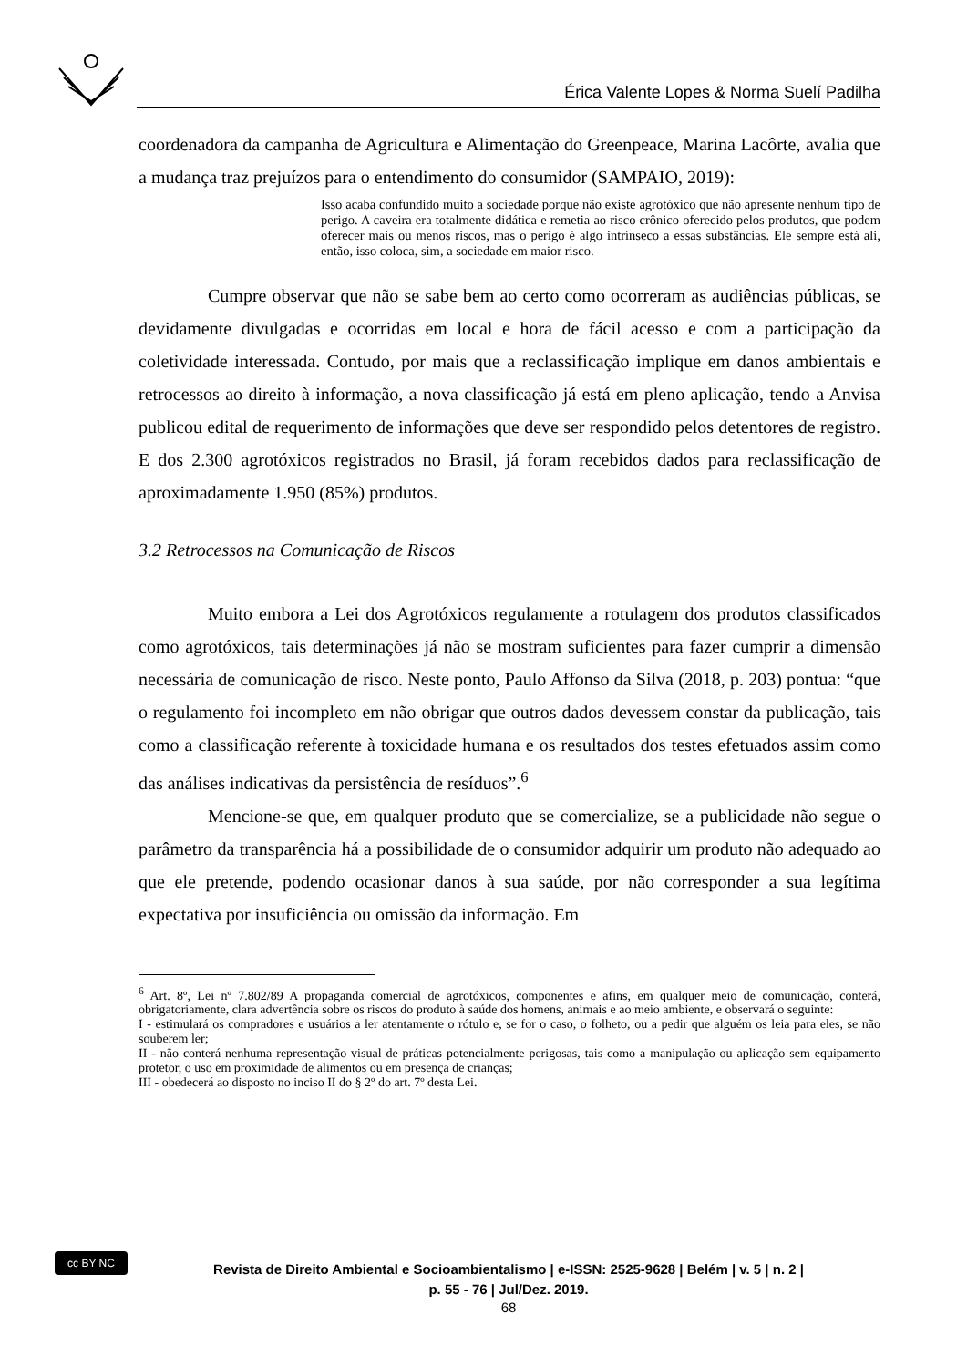Érica Valente Lopes & Norma Suelí Padilha
coordenadora da campanha de Agricultura e Alimentação do Greenpeace, Marina Lacôrte, avalia que a mudança traz prejuízos para o entendimento do consumidor (SAMPAIO, 2019):
Isso acaba confundido muito a sociedade porque não existe agrotóxico que não apresente nenhum tipo de perigo. A caveira era totalmente didática e remetia ao risco crônico oferecido pelos produtos, que podem oferecer mais ou menos riscos, mas o perigo é algo intrínseco a essas substâncias. Ele sempre está ali, então, isso coloca, sim, a sociedade em maior risco.
Cumpre observar que não se sabe bem ao certo como ocorreram as audiências públicas, se devidamente divulgadas e ocorridas em local e hora de fácil acesso e com a participação da coletividade interessada. Contudo, por mais que a reclassificação implique em danos ambientais e retrocessos ao direito à informação, a nova classificação já está em pleno aplicação, tendo a Anvisa publicou edital de requerimento de informações que deve ser respondido pelos detentores de registro. E dos 2.300 agrotóxicos registrados no Brasil, já foram recebidos dados para reclassificação de aproximadamente 1.950 (85%) produtos.
3.2 Retrocessos na Comunicação de Riscos
Muito embora a Lei dos Agrotóxicos regulamente a rotulagem dos produtos classificados como agrotóxicos, tais determinações já não se mostram suficientes para fazer cumprir a dimensão necessária de comunicação de risco. Neste ponto, Paulo Affonso da Silva (2018, p. 203) pontua: “que o regulamento foi incompleto em não obrigar que outros dados devessem constar da publicação, tais como a classificação referente à toxicidade humana e os resultados dos testes efetuados assim como das análises indicativas da persistência de resíduos”.<sup>6</sup>
Mencione-se que, em qualquer produto que se comercialize, se a publicidade não segue o parâmetro da transparência há a possibilidade de o consumidor adquirir um produto não adequado ao que ele pretende, podendo ocasionar danos à sua saúde, por não corresponder a sua legítima expectativa por insuficiência ou omissão da informação. Em
<sup>6</sup> Art. 8º, Lei nº 7.802/89 A propaganda comercial de agrotóxicos, componentes e afins, em qualquer meio de comunicação, conterá, obrigatoriamente, clara advertência sobre os riscos do produto à saúde dos homens, animais e ao meio ambiente, e observará o seguinte:
I - estimulará os compradores e usuários a ler atentamente o rótulo e, se for o caso, o folheto, ou a pedir que alguém os leia para eles, se não souberem ler;
II - não conterá nenhuma representação visual de práticas potencialmente perigosas, tais como a manipulação ou aplicação sem equipamento protetor, o uso em proximidade de alimentos ou em presença de crianças;
III - obedecerá ao disposto no inciso II do § 2º do art. 7º desta Lei.
cc BY NC
Revista de Direito Ambiental e Socioambientalismo | e-ISSN: 2525-9628 | Belém | v. 5 | n. 2 |
p. 55 - 76 | Jul/Dez. 2019.
68